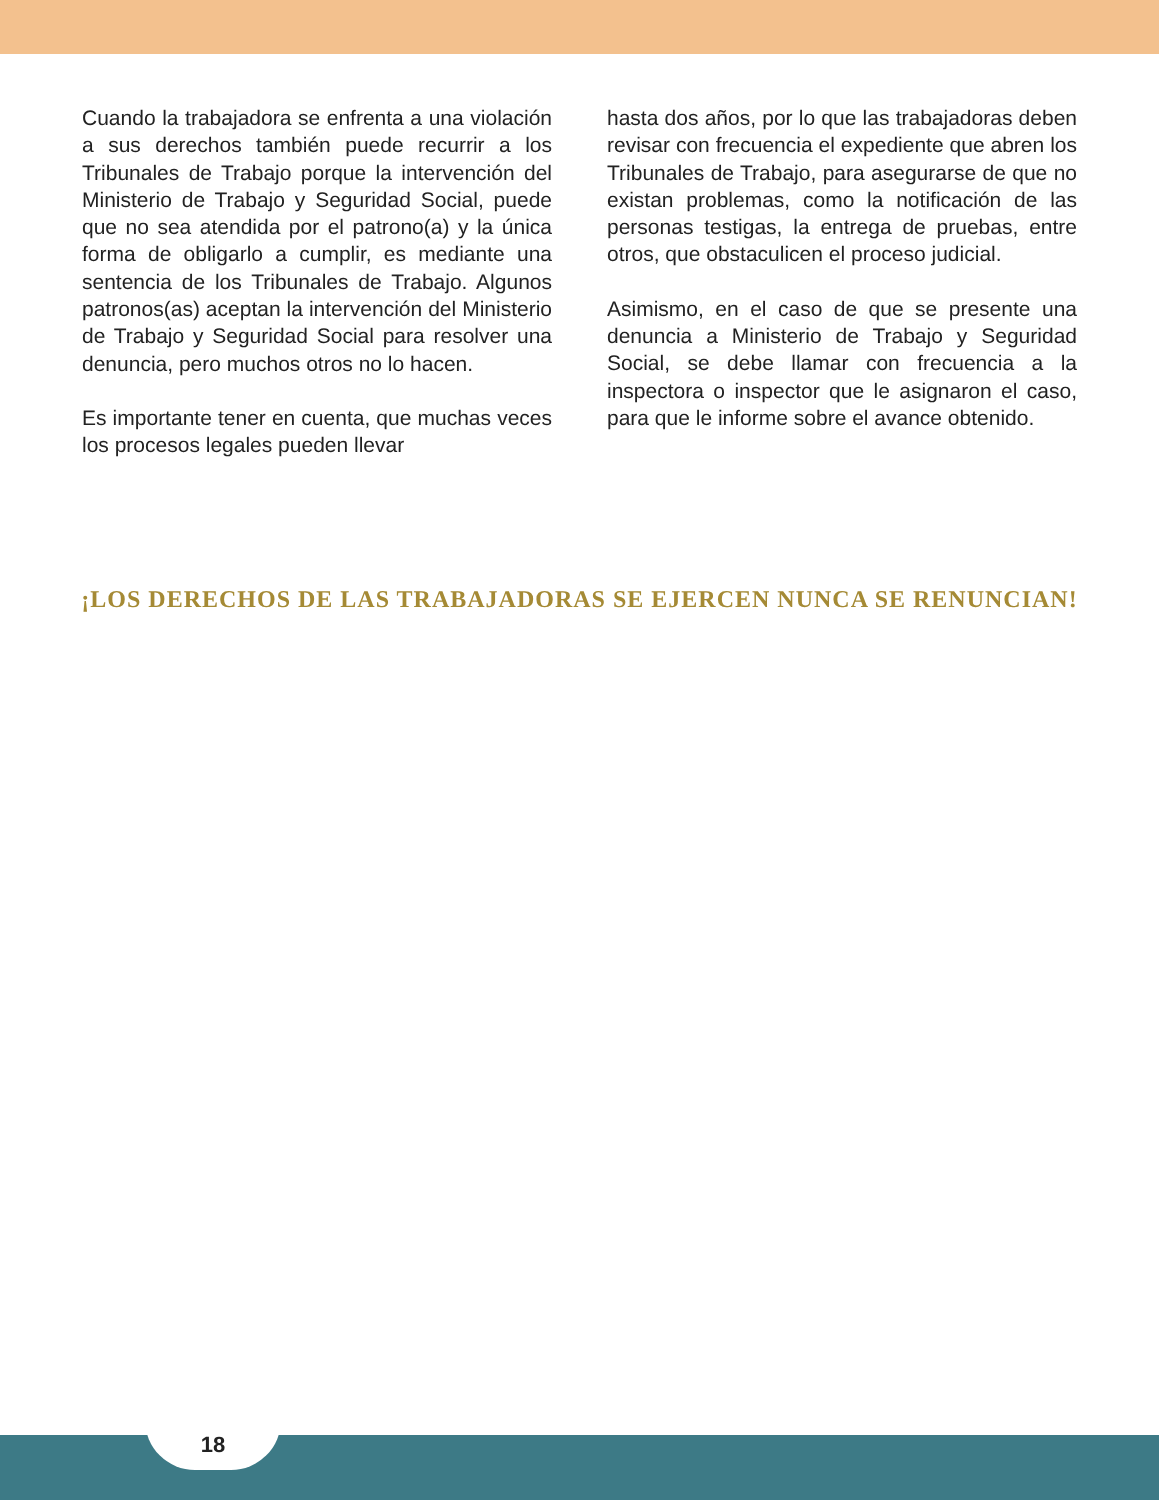Cuando la trabajadora se enfrenta a una violación a sus derechos también puede recurrir a los Tribunales de Trabajo porque la intervención del Ministerio de Trabajo y Seguridad Social, puede que no sea atendida por el patrono(a) y la única forma de obligarlo a cumplir, es mediante una sentencia de los Tribunales de Trabajo. Algunos patronos(as) aceptan la intervención del Ministerio de Trabajo y Seguridad Social para resolver una denuncia, pero muchos otros no lo hacen.
Es importante tener en cuenta, que muchas veces los procesos legales pueden llevar
hasta dos años, por lo que las trabajadoras deben revisar con frecuencia el expediente que abren los Tribunales de Trabajo, para asegurarse de que no existan problemas, como la notificación de las personas testigas, la entrega de pruebas, entre otros, que obstaculicen el proceso judicial.
Asimismo, en el caso de que se presente una denuncia a Ministerio de Trabajo y Seguridad Social, se debe llamar con frecuencia a la inspectora o inspector que le asignaron el caso, para que le informe sobre el avance obtenido.
¡LOS DERECHOS DE LAS TRABAJADORAS SE EJERCEN NUNCA SE RENUNCIAN!
18